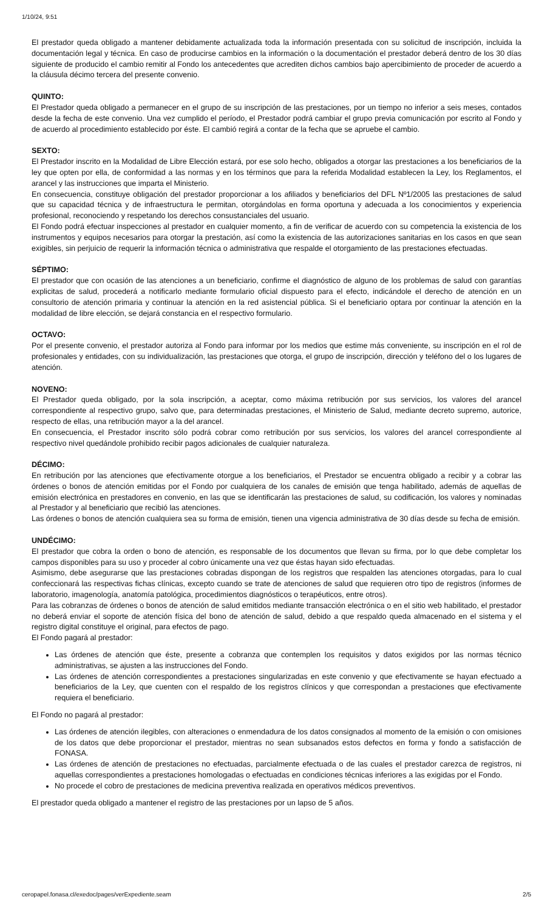1/10/24, 9:51
El prestador queda obligado a mantener debidamente actualizada toda la información presentada con su solicitud de inscripción, incluida la documentación legal y técnica. En caso de producirse cambios en la información o la documentación el prestador deberá dentro de los 30 días siguiente de producido el cambio remitir al Fondo los antecedentes que acrediten dichos cambios bajo apercibimiento de proceder de acuerdo a la cláusula décimo tercera del presente convenio.
QUINTO:
El Prestador queda obligado a permanecer en el grupo de su inscripción de las prestaciones, por un tiempo no inferior a seis meses, contados desde la fecha de este convenio. Una vez cumplido el período, el Prestador podrá cambiar el grupo previa comunicación por escrito al Fondo y de acuerdo al procedimiento establecido por éste. El cambió regirá a contar de la fecha que se apruebe el cambio.
SEXTO:
El Prestador inscrito en la Modalidad de Libre Elección estará, por ese solo hecho, obligados a otorgar las prestaciones a los beneficiarios de la ley que opten por ella, de conformidad a las normas y en los términos que para la referida Modalidad establecen la Ley, los Reglamentos, el arancel y las instrucciones que imparta el Ministerio.
En consecuencia, constituye obligación del prestador proporcionar a los afiliados y beneficiarios del DFL Nº1/2005 las prestaciones de salud que su capacidad técnica y de infraestructura le permitan, otorgándolas en forma oportuna y adecuada a los conocimientos y experiencia profesional, reconociendo y respetando los derechos consustanciales del usuario.
El Fondo podrá efectuar inspecciones al prestador en cualquier momento, a fin de verificar de acuerdo con su competencia la existencia de los instrumentos y equipos necesarios para otorgar la prestación, así como la existencia de las autorizaciones sanitarias en los casos en que sean exigibles, sin perjuicio de requerir la información técnica o administrativa que respalde el otorgamiento de las prestaciones efectuadas.
SÉPTIMO:
El prestador que con ocasión de las atenciones a un beneficiario, confirme el diagnóstico de alguno de los problemas de salud con garantías explicitas de salud, procederá a notificarlo mediante formulario oficial dispuesto para el efecto, indicándole el derecho de atención en un consultorio de atención primaria y continuar la atención en la red asistencial pública. Si el beneficiario optara por continuar la atención en la modalidad de libre elección, se dejará constancia en el respectivo formulario.
OCTAVO:
Por el presente convenio, el prestador autoriza al Fondo para informar por los medios que estime más conveniente, su inscripción en el rol de profesionales y entidades, con su individualización, las prestaciones que otorga, el grupo de inscripción, dirección y teléfono del o los lugares de atención.
NOVENO:
El Prestador queda obligado, por la sola inscripción, a aceptar, como máxima retribución por sus servicios, los valores del arancel correspondiente al respectivo grupo, salvo que, para determinadas prestaciones, el Ministerio de Salud, mediante decreto supremo, autorice, respecto de ellas, una retribución mayor a la del arancel.
En consecuencia, el Prestador inscrito sólo podrá cobrar como retribución por sus servicios, los valores del arancel correspondiente al respectivo nivel quedándole prohibido recibir pagos adicionales de cualquier naturaleza.
DÉCIMO:
En retribución por las atenciones que efectivamente otorgue a los beneficiarios, el Prestador se encuentra obligado a recibir y a cobrar las órdenes o bonos de atención emitidas por el Fondo por cualquiera de los canales de emisión que tenga habilitado, además de aquellas de emisión electrónica en prestadores en convenio, en las que se identificarán las prestaciones de salud, su codificación, los valores y nominadas al Prestador y al beneficiario que recibió las atenciones.
Las órdenes o bonos de atención cualquiera sea su forma de emisión, tienen una vigencia administrativa de 30 días desde su fecha de emisión.
UNDÉCIMO:
El prestador que cobra la orden o bono de atención, es responsable de los documentos que llevan su firma, por lo que debe completar los campos disponibles para su uso y proceder al cobro únicamente una vez que éstas hayan sido efectuadas.
Asimismo, debe asegurarse que las prestaciones cobradas dispongan de los registros que respalden las atenciones otorgadas, para lo cual confeccionará las respectivas fichas clínicas, excepto cuando se trate de atenciones de salud que requieren otro tipo de registros (informes de laboratorio, imagenología, anatomía patológica, procedimientos diagnósticos o terapéuticos, entre otros).
Para las cobranzas de órdenes o bonos de atención de salud emitidos mediante transacción electrónica o en el sitio web habilitado, el prestador no deberá enviar el soporte de atención física del bono de atención de salud, debido a que respaldo queda almacenado en el sistema y el registro digital constituye el original, para efectos de pago.
El Fondo pagará al prestador:
Las órdenes de atención que éste, presente a cobranza que contemplen los requisitos y datos exigidos por las normas técnico administrativas, se ajusten a las instrucciones del Fondo.
Las órdenes de atención correspondientes a prestaciones singularizadas en este convenio y que efectivamente se hayan efectuado a beneficiarios de la Ley, que cuenten con el respaldo de los registros clínicos y que correspondan a prestaciones que efectivamente requiera el beneficiario.
El Fondo no pagará al prestador:
Las órdenes de atención ilegibles, con alteraciones o enmendadura de los datos consignados al momento de la emisión o con omisiones de los datos que debe proporcionar el prestador, mientras no sean subsanados estos defectos en forma y fondo a satisfacción de FONASA.
Las órdenes de atención de prestaciones no efectuadas, parcialmente efectuada o de las cuales el prestador carezca de registros, ni aquellas correspondientes a prestaciones homologadas o efectuadas en condiciones técnicas inferiores a las exigidas por el Fondo.
No procede el cobro de prestaciones de medicina preventiva realizada en operativos médicos preventivos.
El prestador queda obligado a mantener el registro de las prestaciones por un lapso de 5 años.
ceropapel.fonasa.cl/exedoc/pages/verExpediente.seam 2/5